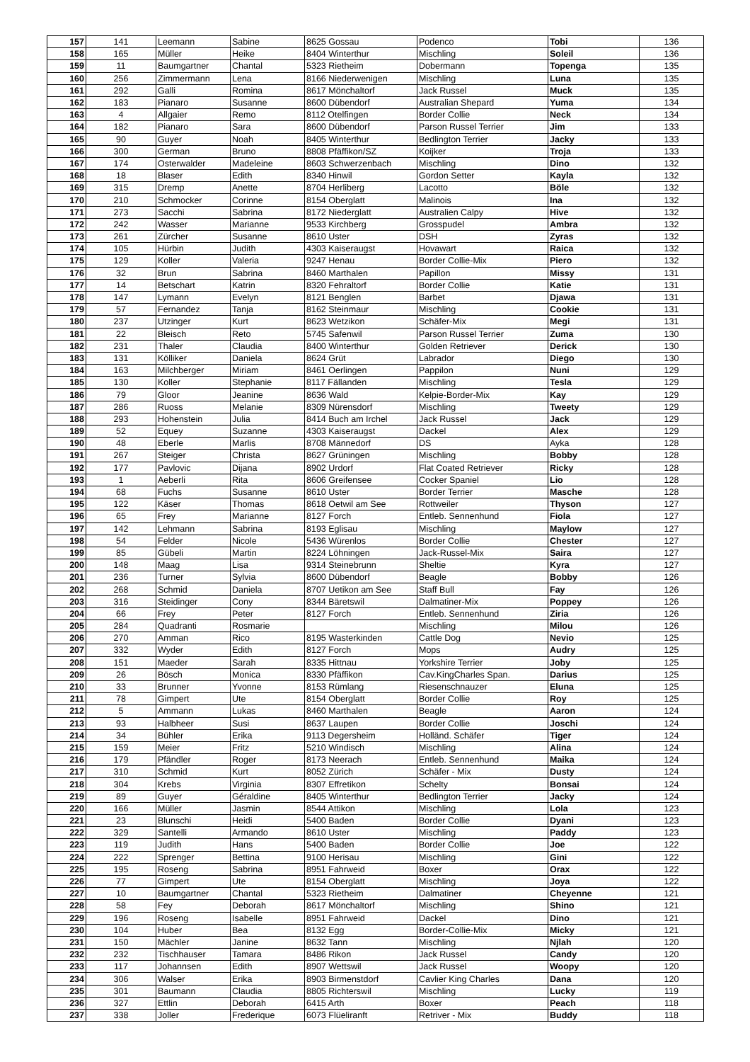| 157 | 141 | Leemann | Sabine | 8625 Gossau | Podenco | Tobi | 136 |
| 158 | 165 | Müller | Heike | 8404 Winterthur | Mischling | Soleil | 136 |
| 159 | 11 | Baumgartner | Chantal | 5323 Rietheim | Dobermann | Topenga | 135 |
| 160 | 256 | Zimmermann | Lena | 8166 Niederwenigen | Mischling | Luna | 135 |
| 161 | 292 | Galli | Romina | 8617 Mönchaltorf | Jack Russel | Muck | 135 |
| 162 | 183 | Pianaro | Susanne | 8600 Dübendorf | Australian Shepard | Yuma | 134 |
| 163 | 4 | Allgaier | Remo | 8112 Otelfingen | Border Collie | Neck | 134 |
| 164 | 182 | Pianaro | Sara | 8600 Dübendorf | Parson Russel Terrier | Jim | 133 |
| 165 | 90 | Guyer | Noah | 8405 Winterthur | Bedlington Terrier | Jacky | 133 |
| 166 | 300 | German | Bruno | 8808 Pfäffikon/SZ | Koijker | Troja | 133 |
| 167 | 174 | Osterwalder | Madeleine | 8603 Schwerzenbach | Mischling | Dino | 132 |
| 168 | 18 | Blaser | Edith | 8340 Hinwil | Gordon Setter | Kayla | 132 |
| 169 | 315 | Dremp | Anette | 8704 Herliberg | Lacotto | Böle | 132 |
| 170 | 210 | Schmocker | Corinne | 8154 Oberglatt | Malinois | Ina | 132 |
| 171 | 273 | Sacchi | Sabrina | 8172 Niederglatt | Australien Calpy | Hive | 132 |
| 172 | 242 | Wasser | Marianne | 9533 Kirchberg | Grosspudel | Ambra | 132 |
| 173 | 261 | Zürcher | Susanne | 8610 Uster | DSH | Zyras | 132 |
| 174 | 105 | Hürbin | Judith | 4303 Kaiseraugst | Hovawart | Raica | 132 |
| 175 | 129 | Koller | Valeria | 9247 Henau | Border Collie-Mix | Piero | 132 |
| 176 | 32 | Brun | Sabrina | 8460 Marthalen | Papillon | Missy | 131 |
| 177 | 14 | Betschart | Katrin | 8320 Fehraltorf | Border Collie | Katie | 131 |
| 178 | 147 | Lymann | Evelyn | 8121 Benglen | Barbet | Djawa | 131 |
| 179 | 57 | Fernandez | Tanja | 8162 Steinmaur | Mischling | Cookie | 131 |
| 180 | 237 | Utzinger | Kurt | 8623 Wetzikon | Schäfer-Mix | Megi | 131 |
| 181 | 22 | Bleisch | Reto | 5745 Safenwil | Parson Russel Terrier | Zuma | 130 |
| 182 | 231 | Thaler | Claudia | 8400 Winterthur | Golden Retriever | Derick | 130 |
| 183 | 131 | Kölliker | Daniela | 8624 Grüt | Labrador | Diego | 130 |
| 184 | 163 | Milchberger | Miriam | 8461 Oerlingen | Pappilon | Nuni | 129 |
| 185 | 130 | Koller | Stephanie | 8117 Fällanden | Mischling | Tesla | 129 |
| 186 | 79 | Gloor | Jeanine | 8636 Wald | Kelpie-Border-Mix | Kay | 129 |
| 187 | 286 | Ruoss | Melanie | 8309 Nürensdorf | Mischling | Tweety | 129 |
| 188 | 293 | Hohenstein | Julia | 8414 Buch am Irchel | Jack Russel | Jack | 129 |
| 189 | 52 | Equey | Suzanne | 4303 Kaiseraugst | Dackel | Alex | 129 |
| 190 | 48 | Eberle | Marlis | 8708 Männedorf | DS | Ayka | 128 |
| 191 | 267 | Steiger | Christa | 8627 Grüningen | Mischling | Bobby | 128 |
| 192 | 177 | Pavlovic | Dijana | 8902 Urdorf | Flat Coated Retriever | Ricky | 128 |
| 193 | 1 | Aeberli | Rita | 8606 Greifensee | Cocker Spaniel | Lio | 128 |
| 194 | 68 | Fuchs | Susanne | 8610 Uster | Border Terrier | Masche | 128 |
| 195 | 122 | Käser | Thomas | 8618 Oetwil am See | Rottweiler | Thyson | 127 |
| 196 | 65 | Frey | Marianne | 8127 Forch | Entleb. Sennenhund | Fiola | 127 |
| 197 | 142 | Lehmann | Sabrina | 8193 Eglisau | Mischling | Maylow | 127 |
| 198 | 54 | Felder | Nicole | 5436 Würenlos | Border Collie | Chester | 127 |
| 199 | 85 | Gübeli | Martin | 8224 Löhningen | Jack-Russel-Mix | Saira | 127 |
| 200 | 148 | Maag | Lisa | 9314 Steinebrunn | Sheltie | Kyra | 127 |
| 201 | 236 | Turner | Sylvia | 8600 Dübendorf | Beagle | Bobby | 126 |
| 202 | 268 | Schmid | Daniela | 8707 Uetikon am See | Staff Bull | Fay | 126 |
| 203 | 316 | Steidinger | Cony | 8344 Bäretswil | Dalmatiner-Mix | Poppey | 126 |
| 204 | 66 | Frey | Peter | 8127 Forch | Entleb. Sennenhund | Ziria | 126 |
| 205 | 284 | Quadranti | Rosmarie | | Mischling | Milou | 126 |
| 206 | 270 | Amman | Rico | 8195 Wasterkinden | Cattle Dog | Nevio | 125 |
| 207 | 332 | Wyder | Edith | 8127 Forch | Mops | Audry | 125 |
| 208 | 151 | Maeder | Sarah | 8335 Hittnau | Yorkshire Terrier | Joby | 125 |
| 209 | 26 | Bösch | Monica | 8330 Pfäffikon | Cav.KingCharles Span. | Darius | 125 |
| 210 | 33 | Brunner | Yvonne | 8153 Rümlang | Riesenschnauzer | Eluna | 125 |
| 211 | 78 | Gimpert | Ute | 8154 Oberglatt | Border Collie | Roy | 125 |
| 212 | 5 | Ammann | Lukas | 8460 Marthalen | Beagle | Aaron | 124 |
| 213 | 93 | Halbheer | Susi | 8637 Laupen | Border Collie | Joschi | 124 |
| 214 | 34 | Bühler | Erika | 9113 Degersheim | Holländ. Schäfer | Tiger | 124 |
| 215 | 159 | Meier | Fritz | 5210 Windisch | Mischling | Alina | 124 |
| 216 | 179 | Pfändler | Roger | 8173 Neerach | Entleb. Sennenhund | Maika | 124 |
| 217 | 310 | Schmid | Kurt | 8052 Zürich | Schäfer - Mix | Dusty | 124 |
| 218 | 304 | Krebs | Virginia | 8307 Effretikon | Schelty | Bonsai | 124 |
| 219 | 89 | Guyer | Géraldine | 8405 Winterthur | Bedlington Terrier | Jacky | 124 |
| 220 | 166 | Müller | Jasmin | 8544 Attikon | Mischling | Lola | 123 |
| 221 | 23 | Blunschi | Heidi | 5400 Baden | Border Collie | Dyani | 123 |
| 222 | 329 | Santelli | Armando | 8610 Uster | Mischling | Paddy | 123 |
| 223 | 119 | Judith | Hans | 5400 Baden | Border Collie | Joe | 122 |
| 224 | 222 | Sprenger | Bettina | 9100 Herisau | Mischling | Gini | 122 |
| 225 | 195 | Roseng | Sabrina | 8951 Fahrweid | Boxer | Orax | 122 |
| 226 | 77 | Gimpert | Ute | 8154 Oberglatt | Mischling | Joya | 122 |
| 227 | 10 | Baumgartner | Chantal | 5323 Rietheim | Dalmatiner | Cheyenne | 121 |
| 228 | 58 | Fey | Deborah | 8617 Mönchaltorf | Mischling | Shino | 121 |
| 229 | 196 | Roseng | Isabelle | 8951 Fahrweid | Dackel | Dino | 121 |
| 230 | 104 | Huber | Bea | 8132 Egg | Border-Collie-Mix | Micky | 121 |
| 231 | 150 | Mächler | Janine | 8632 Tann | Mischling | Njlah | 120 |
| 232 | 232 | Tischhauser | Tamara | 8486 Rikon | Jack Russel | Candy | 120 |
| 233 | 117 | Johannsen | Edith | 8907 Wettswil | Jack Russel | Woopy | 120 |
| 234 | 306 | Walser | Erika | 8903 Birmenstdorf | Cavlier King Charles | Dana | 120 |
| 235 | 301 | Baumann | Claudia | 8805 Richterswil | Mischling | Lucky | 119 |
| 236 | 327 | Ettlin | Deborah | 6415 Arth | Boxer | Peach | 118 |
| 237 | 338 | Joller | Frederique | 6073 Flüeliranft | Retriver - Mix | Buddy | 118 |